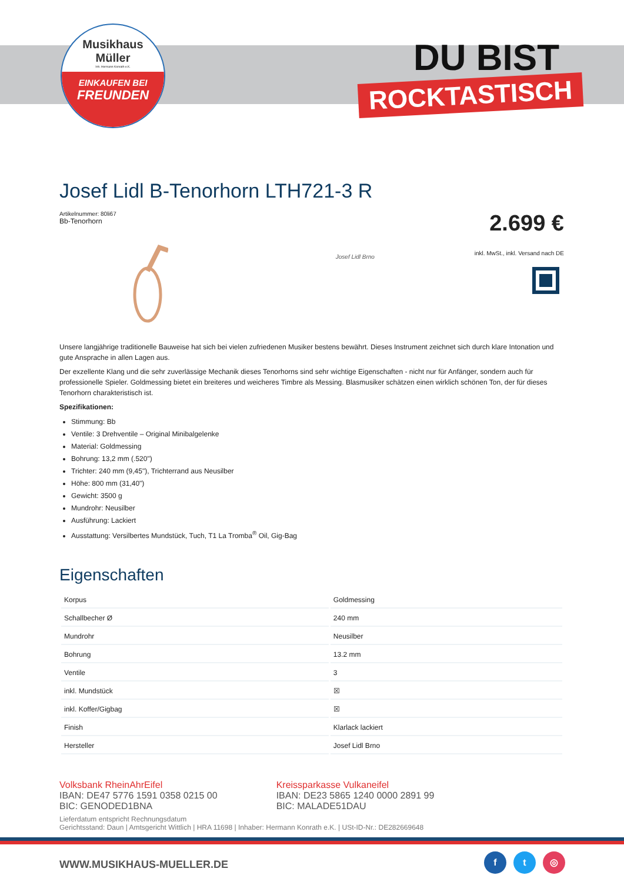Musikhaus
Müller
Inh. Hermann Konrath e.K.
EINKAUFEN BEI
FREUNDEN
DU BIST
ROCKTASTISCH
Josef Lidl B-Tenorhorn LTH721-3 R
Artikelnummer: 80li67
Bb-Tenorhorn
2.699 €
Josef Lidl Brno
inkl. MwSt., inkl. Versand nach DE
Unsere langjährige traditionelle Bauweise hat sich bei vielen zufriedenen Musiker bestens bewährt. Dieses Instrument zeichnet sich durch klare Intonation und gute Ansprache in allen Lagen aus.
Der exzellente Klang und die sehr zuverlässige Mechanik dieses Tenorhorns sind sehr wichtige Eigenschaften - nicht nur für Anfänger, sondern auch für professionelle Spieler. Goldmessing bietet ein breiteres und weicheres Timbre als Messing. Blasmusiker schätzen einen wirklich schönen Ton, der für dieses Tenorhorn charakteristisch ist.
Spezifikationen:
Stimmung: Bb
Ventile: 3 Drehventile – Original Minibalgelenke
Material: Goldmessing
Bohrung: 13,2 mm (.520")
Trichter: 240 mm (9,45"), Trichterrand aus Neusilber
Höhe: 800 mm (31,40")
Gewicht: 3500 g
Mundrohr: Neusilber
Ausführung: Lackiert
Ausstattung: Versilbertes Mundstück, Tuch, T1 La Tromba<sup>®</sup> Oil, Gig-Bag
Eigenschaften
| Korpus | Goldmessing |
| Schallbecher Ø | 240 mm |
| Mundrohr | Neusilber |
| Bohrung | 13.2 mm |
| Ventile | 3 |
| inkl. Mundstück | ☒ |
| inkl. Koffer/Gigbag | ☒ |
| Finish | Klarlack lackiert |
| Hersteller | Josef Lidl Brno |
Volksbank RheinAhrEifel
IBAN: DE47 5776 1591 0358 0215 00
BIC: GENODED1BNA
Kreissparkasse Vulkaneifel
IBAN: DE23 5865 1240 0000 2891 99
BIC: MALADE51DAU
Lieferdatum entspricht Rechnungsdatum
Gerichtsstand: Daun | Amtsgericht Wittlich | HRA 11698 | Inhaber: Hermann Konrath e.K. | USt-ID-Nr.: DE282669648
WWW.MUSIKHAUS-MUELLER.DE
f t ◎